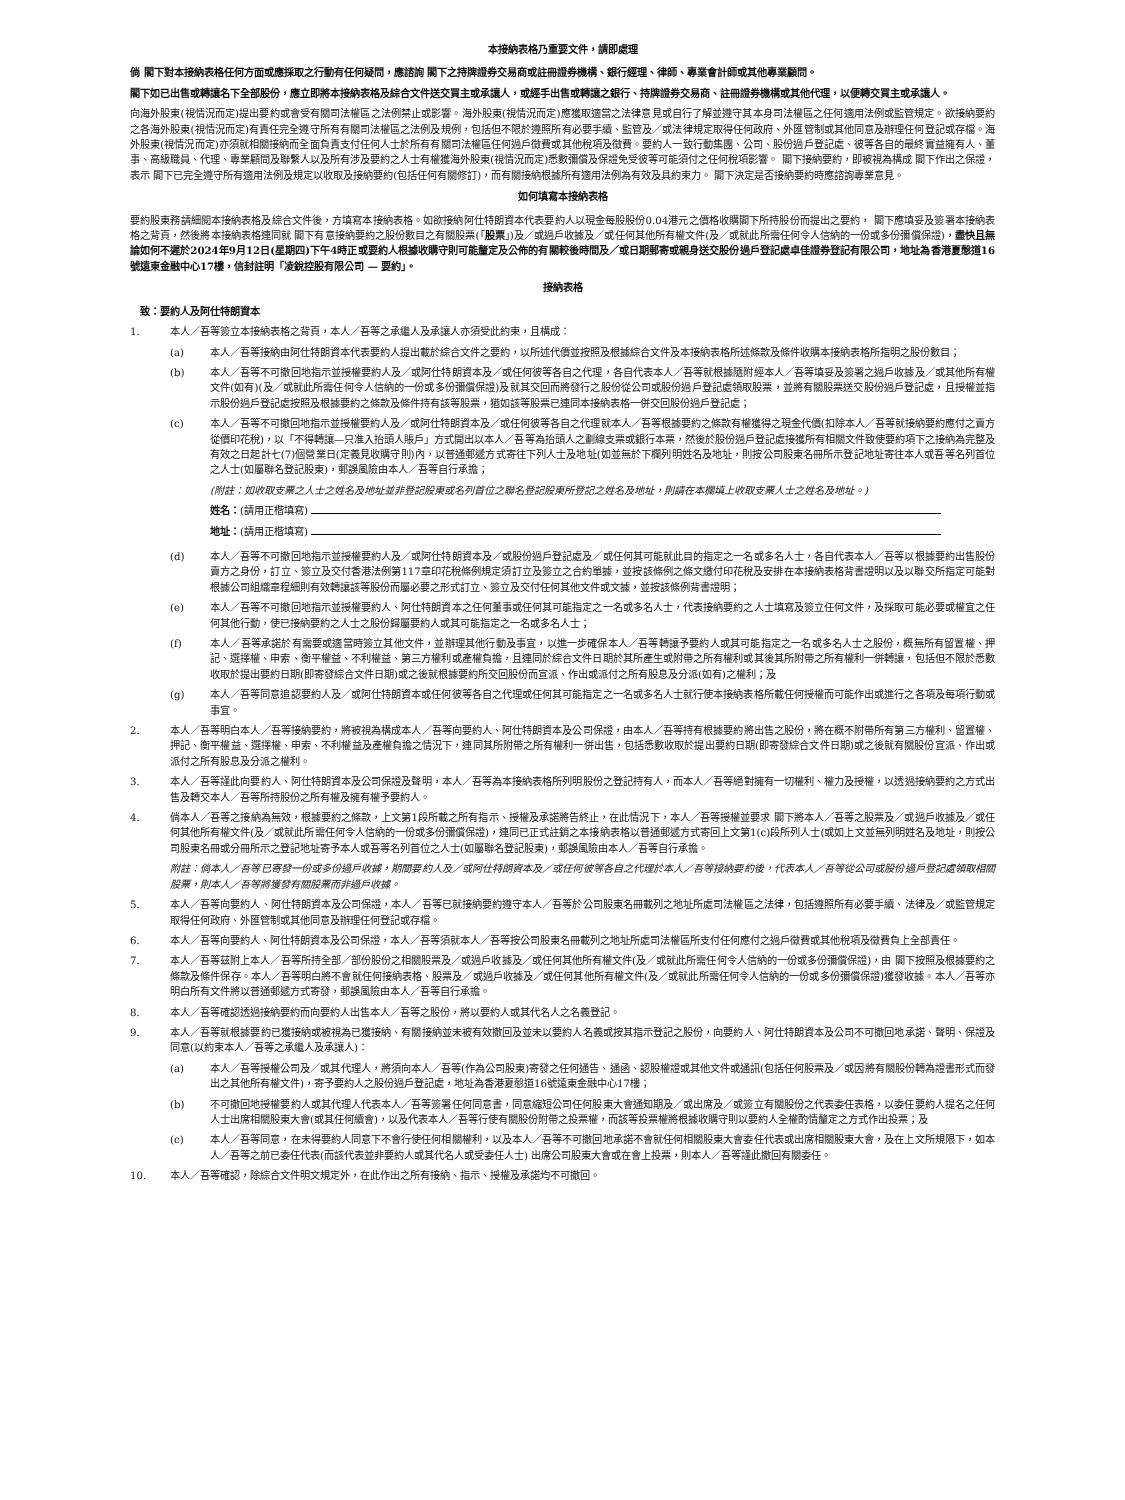本接納表格乃重要文件，請即處理
倘 閣下對本接納表格任何方面或應採取之行動有任何疑問，應諮詢 閣下之持牌證券交易商或註冊證券機構、銀行經理、律師、專業會計師或其他專業顧問。
閣下如已出售或轉讓名下全部股份，應立即將本接納表格及綜合文件送交買主或承讓人，或經手出售或轉讓之銀行、持牌證券交易商、註冊證券機構或其他代理，以便轉交買主或承讓人。
向海外股東(視情況而定)提出要約或會受有關司法權區之法例禁止或影響。海外股東(視情況而定)應獲取適當之法律意見或自行了解並遵守其本身司法權區之任何適用法例或監管規定。欲接納要約之各海外股東(視情況而定)有責任完全遵守所有有關司法權區之法例及規例，包括但不限於遵照所有必要手續、監管及／或法律規定取得任何政府、外匯管制或其他同意及辦理任何登記或存檔。海外股東(視情況而定)亦須就相關接納而全面負責支付任何人士於所有有關司法權區任何過戶徵費或其他稅項及徵費。要約人一致行動集團、公司、股份過戶登記處、彼等各自的最終實益擁有人、董事、高級職員、代理、專業顧問及聯繫人以及所有涉及要約之人士有權獲海外股東(視情況而定)悉數彌償及保證免受彼等可能須付之任何稅項影響。 閣下接納要約，即被視為構成 閣下作出之保證，表示 閣下已完全遵守所有適用法例及規定以收取及接納要約(包括任何有關修訂)，而有關接納根據所有適用法例為有效及具約束力。 閣下決定是否接納要約時應諮詢專業意見。
如何填寫本接納表格
要約股東務請細閱本接納表格及綜合文件後，方填寫本接納表格。如欲接納阿仕特朗資本代表要約人以現金每股股份0.04港元之價格收購閣下所持股份而提出之要約， 閣下應填妥及簽署本接納表格之背頁，然後將本接納表格連同就 閣下有意接納要約之股份數目之有關股票(「股票」)及／或過戶收據及／或任何其他所有權文件(及／或就此所需任何令人信納的一份或多份彌償保證)，盡快且無論如何不遲於2024年9月12日(星期四)下午4時正或要約人根據收購守則可能釐定及公佈的有關較後時間及／或日期郵寄或親身送交股份過戶登記處卓佳證券登記有限公司，地址為香港夏慤道16號遠東金融中心17樓，信封註明「凌銳控股有限公司 — 要約」。
接納表格
致：要約人及阿仕特朗資本
1. 本人／吾等簽立本接納表格之背頁，本人／吾等之承繼人及承讓人亦須受此約束，且構成：
(a) 本人／吾等接納由阿仕特朗資本代表要約人提出載於綜合文件之要約，以所述代價並按照及根據綜合文件及本接納表格所述條款及條件收購本接納表格所指明之股份數目；
(b) 本人／吾等不可撤回地指示並授權要約人及／或阿仕特朗資本及／或任何彼等各自之代理，各自代表本人／吾等就根據隨附經本人／吾等填妥及簽署之過戶收據及／或其他所有權文件(如有)(及／或就此所需任何令人信納的一份或多份彌償保證)及就其交回而將發行之股份從公司或股份過戶登記處領取股票，並將有關股票送交股份過戶登記處，且授權並指示股份過戶登記處按照及根據要約之條款及條件持有該等股票，猶如該等股票已連同本接納表格一併交回股份過戶登記處；
(c) 本人／吾等不可撤回地指示並授權要約人及／或阿仕特朗資本及／或任何彼等各自之代理就本人／吾等根據要約之條款有權獲得之現金代價(扣除本人／吾等就接納要約應付之賣方從價印花稅)，以「不得轉讓—只准入抬頭人賬戶」方式開出以本人／吾等為抬頭人之劃線支票或銀行本票，然後於股份過戶登記處接獲所有相關文件致使要約項下之接納為完整及有效之日起計七(7)個營業日(定義見收購守則)內，以普通郵遞方式寄往下列人士及地址(如並無於下欄列明姓名及地址，則按公司股東名冊所示登記地址寄往本人或吾等名列首位之人士(如屬聯名登記股東)，郵誤風險由本人／吾等自行承擔；
(附註：如收取支票之人士之姓名及地址並非登記股東或名列首位之聯名登記股東所登記之姓名及地址，則請在本欄填上收取支票人士之姓名及地址。)
姓名：(請用正楷填寫)
地址：(請用正楷填寫)
(d) 本人／吾等不可撤回地指示並授權要約人及／或阿仕特朗資本及／或股份過戶登記處及／或任何其可能就此目的指定之一名或多名人士，各自代表本人／吾等以根據要約出售股份賣方之身份，訂立、簽立及交付香港法例第117章印花稅條例規定須訂立及簽立之合約單據，並按該條例之條文繳付印花稅及安排在本接納表格背書證明以及以聯交所指定可能對根據公司組織章程細則有效轉讓該等股份而屬必要之形式訂立、簽立及交付任何其他文件或文據，並按該條例背書證明；
(e) 本人／吾等不可撤回地指示並授權要約人、阿仕特朗資本之任何董事或任何其可能指定之一名或多名人士，代表接納要約之人士填寫及簽立任何文件，及採取可能必要或權宜之任何其他行動，使已接納要約之人士之股份歸屬要約人或其可能指定之一名或多名人士；
(f) 本人／吾等承諾於有需要或適當時簽立其他文件，並辦理其他行動及事宜，以進一步確保本人／吾等轉讓予要約人或其可能指定之一名或多名人士之股份，概無所有留置權、押記、選擇權、申索、衡平權益、不利權益、第三方權利或產權負擔，且連同於綜合文件日期於其所產生或附帶之所有權利或其後其所附帶之所有權利一併轉讓，包括但不限於悉數收取於提出要約日期(即寄發綜合文件日期)或之後就根據要約所交回股份而宣派、作出或派付之所有股息及分派(如有)之權利；及
(g) 本人／吾等同意追認要約人及／或阿仕特朗資本或任何彼等各自之代理或任何其可能指定之一名或多名人士就行使本接納表格所載任何授權而可能作出或進行之各項及每項行動或事宜。
2. 本人／吾等明白本人／吾等接納要約，將被視為構成本人／吾等向要約人、阿仕特朗資本及公司保證，由本人／吾等持有根據要約將出售之股份，將在概不附帶所有第三方權利、留置權、押記、衡平權益、選擇權、申索、不利權益及產權負擔之情況下，連同其所附帶之所有權利一併出售，包括悉數收取於提出要約日期(即寄發綜合文件日期)或之後就有關股份宣派、作出或派付之所有股息及分派之權利。
3. 本人／吾等謹此向要約人、阿仕特朗資本及公司保證及聲明，本人／吾等為本接納表格所列明股份之登記持有人，而本人／吾等絕對擁有一切權利、權力及授權，以透過接納要約之方式出售及轉交本人／吾等所持股份之所有權及擁有權予要約人。
4. 倘本人／吾等之接納為無效，根據要約之條款，上文第1段所載之所有指示、授權及承諾將告終止，在此情況下，本人／吾等授權並要求 閣下將本人／吾等之股票及／或過戶收據及／或任何其他所有權文件(及／或就此所需任何令人信納的一份或多份彌償保證)，連同已正式註銷之本接納表格以普通郵遞方式寄回上文第1(c)段所列人士(或如上文並無列明姓名及地址，則按公司股東名冊或分冊所示之登記地址寄予本人或吾等名列首位之人士(如屬聯名登記股東)，郵誤風險由本人／吾等自行承擔。
附註：倘本人／吾等已寄發一份或多份過戶收據，期間要約人及／或阿仕特朗資本及／或任何彼等各自之代理於本人／吾等接納要約後，代表本人／吾等從公司或股份過戶登記處領取相關股票，則本人／吾等將獲發有關股票而非過戶收據。
5. 本人／吾等向要約人、阿仕特朗資本及公司保證，本人／吾等已就接納要約遵守本人／吾等於公司股東名冊載列之地址所處司法權區之法律，包括遵照所有必要手續、法律及／或監管規定取得任何政府、外匯管制或其他同意及辦理任何登記或存檔。
6. 本人／吾等向要約人、阿仕特朗資本及公司保證，本人／吾等須就本人／吾等按公司股東名冊載列之地址所處司法權區所支付任何應付之過戶徵費或其他稅項及徵費負上全部責任。
7. 本人／吾等茲附上本人／吾等所持全部／部份股份之相關股票及／或過戶收據及／或任何其他所有權文件(及／或就此所需任何令人信納的一份或多份彌償保證)，由 閣下按照及根據要約之條款及條件保存。本人／吾等明白將不會就任何接納表格、股票及／或過戶收據及／或任何其他所有權文件(及／或就此所需任何令人信納的一份或多份彌償保證)獲發收據。本人／吾等亦明白所有文件將以普通郵遞方式寄發，郵誤風險由本人／吾等自行承擔。
8. 本人／吾等確認透過接納要約而向要約人出售本人／吾等之股份，將以要約人或其代名人之名義登記。
9. 本人／吾等就根據要約已獲接納或被視為已獲接納、有關接納並未被有效撤回及並未以要約人名義或按其指示登記之股份，向要約人、阿仕特朗資本及公司不可撤回地承諾、聲明、保證及同意(以約束本人／吾等之承繼人及承讓人)：
(a) 本人／吾等授權公司及／或其代理人，將須向本人／吾等(作為公司股東)寄發之任何通告、通函、認股權證或其他文件或通訊(包括任何股票及／或因將有關股份轉為證書形式而發出之其他所有權文件)，寄予要約人之股份過戶登記處，地址為香港夏慤道16號遠東金融中心17樓；
(b) 不可撤回地授權要約人或其代理人代表本人／吾等簽署任何同意書，同意縮短公司任何股東大會通知期及／或出席及／或簽立有關股份之代表委任表格，以委任要約人提名之任何人士出席相關股東大會(或其任何續會)，以及代表本人／吾等行使有關股份附帶之投票權，而該等投票權將根據收購守則以要約人全權酌情釐定之方式作出投票；及
(c) 本人／吾等同意，在未得要約人同意下不會行使任何相關權利，以及本人／吾等不可撤回地承諾不會就任何相關股東大會委任代表或出席相關股東大會，及在上文所規限下，如本人／吾等之前已委任代表(而該代表並非要約人或其代名人或受委任人士) 出席公司股東大會或在會上投票，則本人／吾等謹此撤回有關委任。
10. 本人／吾等確認，除綜合文件明文規定外，在此作出之所有接納、指示、授權及承諾均不可撤回。